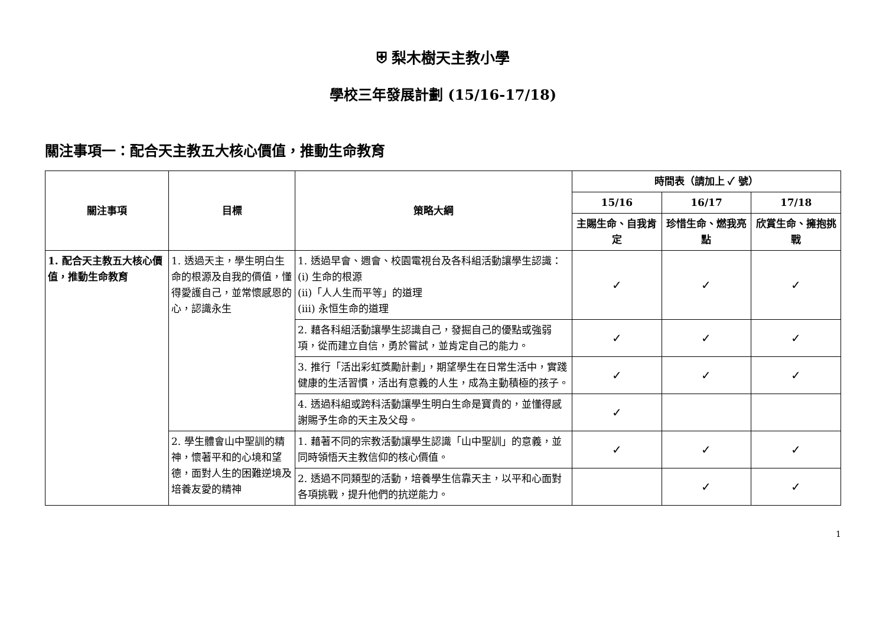⛨ 梨木樹天主教小學
學校三年發展計劃 (15/16-17/18)
關注事項一：配合天主教五大核心價值，推動生命教育
| 關注事項 | 目標 | 策略大綱 | 時間表（請加上 ✓ 號） | | |
| --- | --- | --- | --- | --- | --- |
| | | | 15/16 | 16/17 | 17/18 |
| | | | 主賜生命、自我肯定 | 珍惜生命、燃我亮點 | 欣賞生命、擁抱挑戰 |
| 1. 配合天主教五大核心價值，推動生命教育 | 1. 透過天主，學生明白生命的根源及自我的價值，懂得愛護自己，並常懷感恩的心，認識永生 | 1. 透過早會、週會、校園電視台及各科組活動讓學生認識： (i) 生命的根源 (ii)「人人生而平等」的道理 (iii) 永恒生命的道理 | ✓ | ✓ | ✓ |
| | | 2. 藉各科組活動讓學生認識自己，發掘自己的優點或強弱項，從而建立自信，勇於嘗試，並肯定自己的能力。 | ✓ | ✓ | ✓ |
| | | 3. 推行「活出彩虹獎勵計劃」，期望學生在日常生活中，實踐健康的生活習慣，活出有意義的人生，成為主動積極的孩子。 | ✓ | ✓ | ✓ |
| | | 4. 透過科組或跨科活動讓學生明白生命是寶貴的，並懂得感謝賜予生命的天主及父母。 | ✓ | | |
| | 2. 學生體會山中聖訓的精神，懷著平和的心境和望德，面對人生的困難逆境及培養友愛的精神 | 1. 藉著不同的宗教活動讓學生認識「山中聖訓」的意義，並同時領悟天主教信仰的核心價值。 | ✓ | ✓ | ✓ |
| | | 2. 透過不同類型的活動，培養學生信靠天主，以平和心面對各項挑戰，提升他們的抗逆能力。 | | ✓ | ✓ |
1